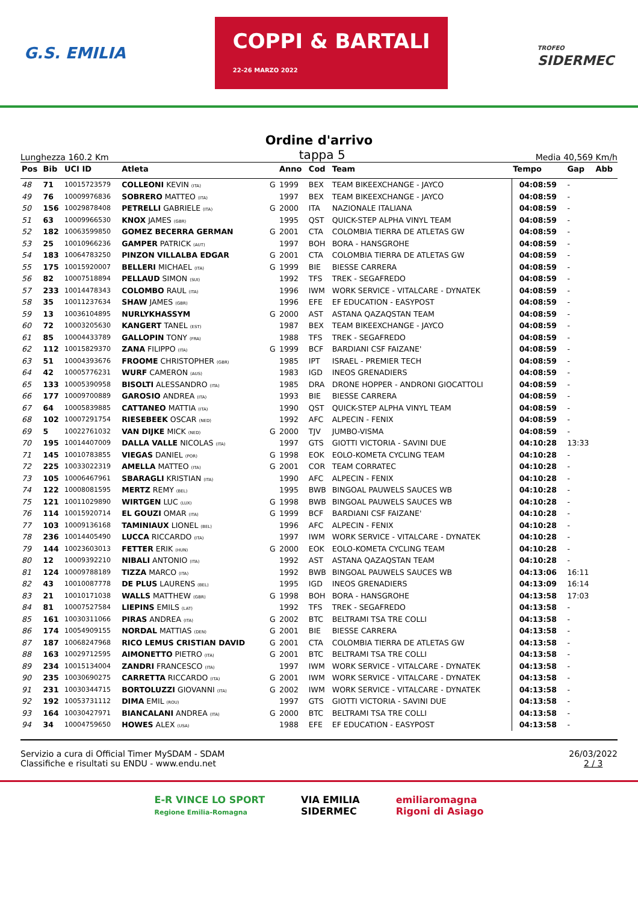G.S. EMILIA
COPPI & BARTALI
22-26 MARZO 2022
TROFEO
SIDERMEC
Ordine d'arrivo
Lunghezza 160.2 Km tappa 5 Media 40,569 Km/h
| Pos | Bib | UCI ID | Atleta | | Anno | Cod | Team | Tempo | Gap | Abb |
| --- | --- | --- | --- | --- | --- | --- | --- | --- | --- | --- |
| 48 | 71 | 10015723579 | COLLEONI KEVIN (ITA) | G | 1999 | BEX | TEAM BIKEEXCHANGE - JAYCO | 04:08:59 | - | |
| 49 | 76 | 10009976836 | SOBRERO MATTEO (ITA) | | 1997 | BEX | TEAM BIKEEXCHANGE - JAYCO | 04:08:59 | - | |
| 50 | 156 | 10029878408 | PETRELLI GABRIELE (ITA) | G | 2000 | ITA | NAZIONALE ITALIANA | 04:08:59 | - | |
| 51 | 63 | 10009966530 | KNOX JAMES (GBR) | | 1995 | QST | QUICK-STEP ALPHA VINYL TEAM | 04:08:59 | - | |
| 52 | 182 | 10063599850 | GOMEZ BECERRA GERMAN | G | 2001 | CTA | COLOMBIA TIERRA DE ATLETAS GW | 04:08:59 | - | |
| 53 | 25 | 10010966236 | GAMPER PATRICK (AUT) | | 1997 | BOH | BORA - HANSGROHE | 04:08:59 | - | |
| 54 | 183 | 10064783250 | PINZON VILLALBA EDGAR | G | 2001 | CTA | COLOMBIA TIERRA DE ATLETAS GW | 04:08:59 | - | |
| 55 | 175 | 10015920007 | BELLERI MICHAEL (ITA) | G | 1999 | BIE | BIESSE CARRERA | 04:08:59 | - | |
| 56 | 82 | 10007518894 | PELLAUD SIMON (SUI) | | 1992 | TFS | TREK - SEGAFREDO | 04:08:59 | - | |
| 57 | 233 | 10014478343 | COLOMBO RAUL (ITA) | | 1996 | IWM | WORK SERVICE - VITALCARE - DYNATEK | 04:08:59 | - | |
| 58 | 35 | 10011237634 | SHAW JAMES (GBR) | | 1996 | EFE | EF EDUCATION - EASYPOST | 04:08:59 | - | |
| 59 | 13 | 10036104895 | NURLYKHASSYM | G | 2000 | AST | ASTANA QAZAQSTAN TEAM | 04:08:59 | - | |
| 60 | 72 | 10003205630 | KANGERT TANEL (EST) | | 1987 | BEX | TEAM BIKEEXCHANGE - JAYCO | 04:08:59 | - | |
| 61 | 85 | 10004433789 | GALLOPIN TONY (FRA) | | 1988 | TFS | TREK - SEGAFREDO | 04:08:59 | - | |
| 62 | 112 | 10015829370 | ZANA FILIPPO (ITA) | G | 1999 | BCF | BARDIANI CSF FAIZANE' | 04:08:59 | - | |
| 63 | 51 | 10004393676 | FROOME CHRISTOPHER (GBR) | | 1985 | IPT | ISRAEL - PREMIER TECH | 04:08:59 | - | |
| 64 | 42 | 10005776231 | WURF CAMERON (AUS) | | 1983 | IGD | INEOS GRENADIERS | 04:08:59 | - | |
| 65 | 133 | 10005390958 | BISOLTI ALESSANDRO (ITA) | | 1985 | DRA | DRONE HOPPER - ANDRONI GIOCATTOLI | 04:08:59 | - | |
| 66 | 177 | 10009700889 | GAROSIO ANDREA (ITA) | | 1993 | BIE | BIESSE CARRERA | 04:08:59 | - | |
| 67 | 64 | 10005839885 | CATTANEO MATTIA (ITA) | | 1990 | QST | QUICK-STEP ALPHA VINYL TEAM | 04:08:59 | - | |
| 68 | 102 | 10007291754 | RIESEBEEK OSCAR (NED) | | 1992 | AFC | ALPECIN - FENIX | 04:08:59 | - | |
| 69 | 5 | 10022761032 | VAN DIJKE MICK (NED) | G | 2000 | TJV | JUMBO-VISMA | 04:08:59 | - | |
| 70 | 195 | 10014407009 | DALLA VALLE NICOLAS (ITA) | | 1997 | GTS | GIOTTI VICTORIA - SAVINI DUE | 04:10:28 | 13:33 | |
| 71 | 145 | 10010783855 | VIEGAS DANIEL (POR) | G | 1998 | EOK | EOLO-KOMETA CYCLING TEAM | 04:10:28 | - | |
| 72 | 225 | 10033022319 | AMELLA MATTEO (ITA) | G | 2001 | COR | TEAM CORRATEC | 04:10:28 | - | |
| 73 | 105 | 10006467961 | SBARAGLI KRISTIAN (ITA) | | 1990 | AFC | ALPECIN - FENIX | 04:10:28 | - | |
| 74 | 122 | 10008081595 | MERTZ REMY (BEL) | | 1995 | BWB | BINGOAL PAUWELS SAUCES WB | 04:10:28 | - | |
| 75 | 121 | 10011029890 | WIRTGEN LUC (LUX) | G | 1998 | BWB | BINGOAL PAUWELS SAUCES WB | 04:10:28 | - | |
| 76 | 114 | 10015920714 | EL GOUZI OMAR (ITA) | G | 1999 | BCF | BARDIANI CSF FAIZANE' | 04:10:28 | - | |
| 77 | 103 | 10009136168 | TAMINIAUX LIONEL (BEL) | | 1996 | AFC | ALPECIN - FENIX | 04:10:28 | - | |
| 78 | 236 | 10014405490 | LUCCA RICCARDO (ITA) | | 1997 | IWM | WORK SERVICE - VITALCARE - DYNATEK | 04:10:28 | - | |
| 79 | 144 | 10023603013 | FETTER ERIK (HUN) | G | 2000 | EOK | EOLO-KOMETA CYCLING TEAM | 04:10:28 | - | |
| 80 | 12 | 10009392210 | NIBALI ANTONIO (ITA) | | 1992 | AST | ASTANA QAZAQSTAN TEAM | 04:10:28 | - | |
| 81 | 124 | 10009788189 | TIZZA MARCO (ITA) | | 1992 | BWB | BINGOAL PAUWELS SAUCES WB | 04:13:06 | 16:11 | |
| 82 | 43 | 10010087778 | DE PLUS LAURENS (BEL) | | 1995 | IGD | INEOS GRENADIERS | 04:13:09 | 16:14 | |
| 83 | 21 | 10010171038 | WALLS MATTHEW (GBR) | G | 1998 | BOH | BORA - HANSGROHE | 04:13:58 | 17:03 | |
| 84 | 81 | 10007527584 | LIEPINS EMILS (LAT) | | 1992 | TFS | TREK - SEGAFREDO | 04:13:58 | - | |
| 85 | 161 | 10030311066 | PIRAS ANDREA (ITA) | G | 2002 | BTC | BELTRAMI TSA TRE COLLI | 04:13:58 | - | |
| 86 | 174 | 10054909155 | NORDAL MATTIAS (DEN) | G | 2001 | BIE | BIESSE CARRERA | 04:13:58 | - | |
| 87 | 187 | 10068247968 | RICO LEMUS CRISTIAN DAVID | G | 2001 | CTA | COLOMBIA TIERRA DE ATLETAS GW | 04:13:58 | - | |
| 88 | 163 | 10029712595 | AIMONETTO PIETRO (ITA) | G | 2001 | BTC | BELTRAMI TSA TRE COLLI | 04:13:58 | - | |
| 89 | 234 | 10015134004 | ZANDRI FRANCESCO (ITA) | | 1997 | IWM | WORK SERVICE - VITALCARE - DYNATEK | 04:13:58 | - | |
| 90 | 235 | 10030690275 | CARRETTA RICCARDO (ITA) | G | 2001 | IWM | WORK SERVICE - VITALCARE - DYNATEK | 04:13:58 | - | |
| 91 | 231 | 10030344715 | BORTOLUZZI GIOVANNI (ITA) | G | 2002 | IWM | WORK SERVICE - VITALCARE - DYNATEK | 04:13:58 | - | |
| 92 | 192 | 10053731112 | DIMA EMIL (ROU) | | 1997 | GTS | GIOTTI VICTORIA - SAVINI DUE | 04:13:58 | - | |
| 93 | 164 | 10030427971 | BIANCALANI ANDREA (ITA) | G | 2000 | BTC | BELTRAMI TSA TRE COLLI | 04:13:58 | - | |
| 94 | 34 | 10004759650 | HOWES ALEX (USA) | | 1988 | EFE | EF EDUCATION - EASYPOST | 04:13:58 | - | |
Servizio a cura di Official Timer MySDAM - SDAM
Classifiche e risultati su ENDU - www.endu.net
26/03/2022
2 / 3
E-R VINCE LO SPORT
Regione Emilia-Romagna
VIA EMILIA
SIDERMEC
emiliaromagna
Rigoni di Asiago